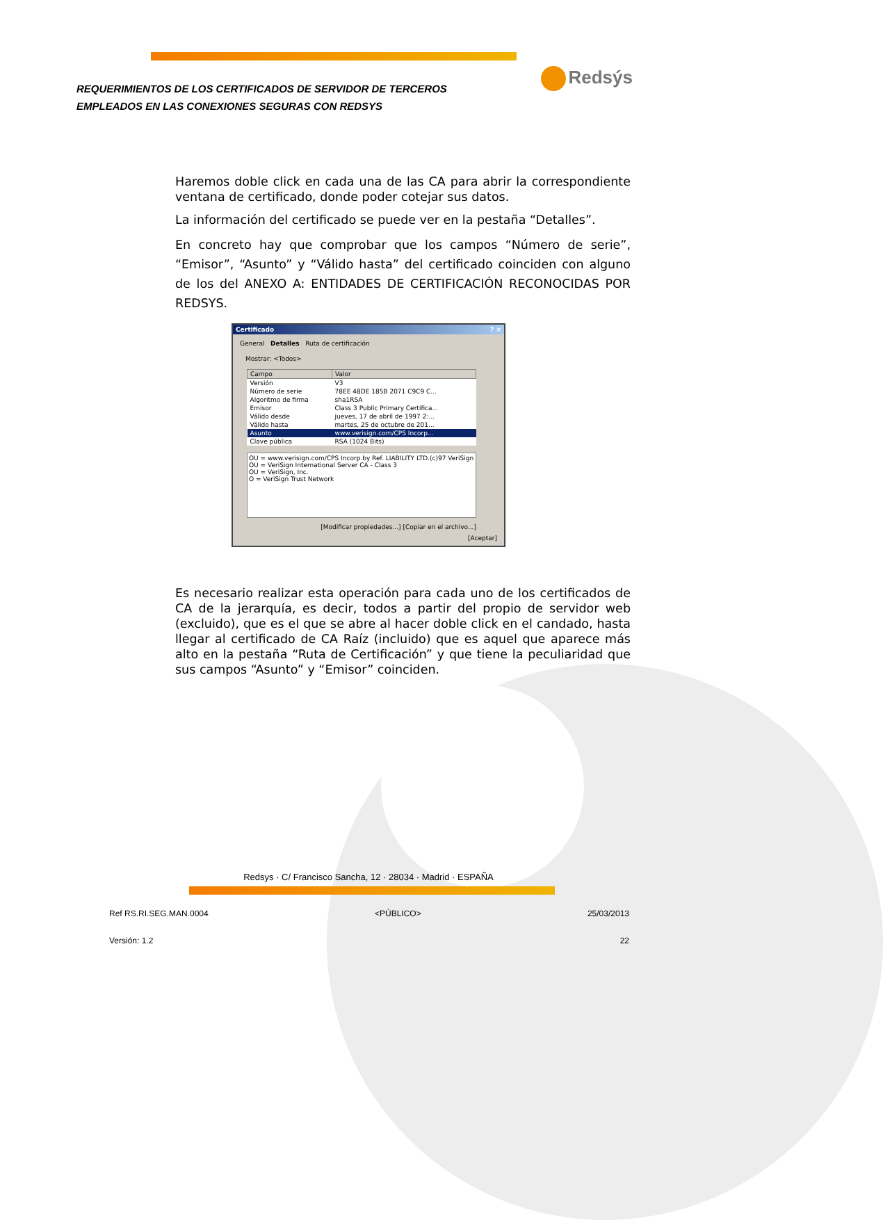REQUERIMIENTOS DE LOS CERTIFICADOS DE SERVIDOR DE TERCEROS
EMPLEADOS EN LAS CONEXIONES SEGURAS CON REDSYS
Redsýs
Haremos doble click en cada una de las CA para abrir la correspondiente ventana de certificado, donde poder cotejar sus datos.
La información del certificado se puede ver en la pestaña “Detalles”.
En concreto hay que comprobar que los campos “Número de serie”, “Emisor”, “Asunto” y “Válido hasta” del certificado coinciden con alguno de los del ANEXO A: ENTIDADES DE CERTIFICACIÓN RECONOCIDAS POR REDSYS.
Certificado ? ×
General Detalles Ruta de certificación
Mostrar: <Todos>
| Campo | Valor |
| --- | --- |
| Versión | V3 |
| Número de serie | 78EE 48DE 185B 2071 C9C9 C... |
| Algoritmo de firma | sha1RSA |
| Emisor | Class 3 Public Primary Certifica... |
| Válido desde | jueves, 17 de abril de 1997 2:... |
| Válido hasta | martes, 25 de octubre de 201... |
| Asunto | www.verisign.com/CPS Incorp... |
| Clave pública | RSA (1024 Bits) |
OU = www.verisign.com/CPS Incorp.by Ref. LIABILITY LTD.(c)97 VeriSign
OU = VeriSign International Server CA - Class 3
OU = VeriSign, Inc.
O = VeriSign Trust Network
[Modificar propiedades...] [Copiar en el archivo...]
[Aceptar]
Es necesario realizar esta operación para cada uno de los certificados de CA de la jerarquía, es decir, todos a partir del propio de servidor web (excluido), que es el que se abre al hacer doble click en el candado, hasta llegar al certificado de CA Raíz (incluido) que es aquel que aparece más alto en la pestaña “Ruta de Certificación” y que tiene la peculiaridad que sus campos “Asunto” y “Emisor” coinciden.
Redsys · C/ Francisco Sancha, 12 · 28034 · Madrid · ESPAÑA
Ref RS.RI.SEG.MAN.0004 <PÚBLICO> 25/03/2013
Versión: 1.2 22